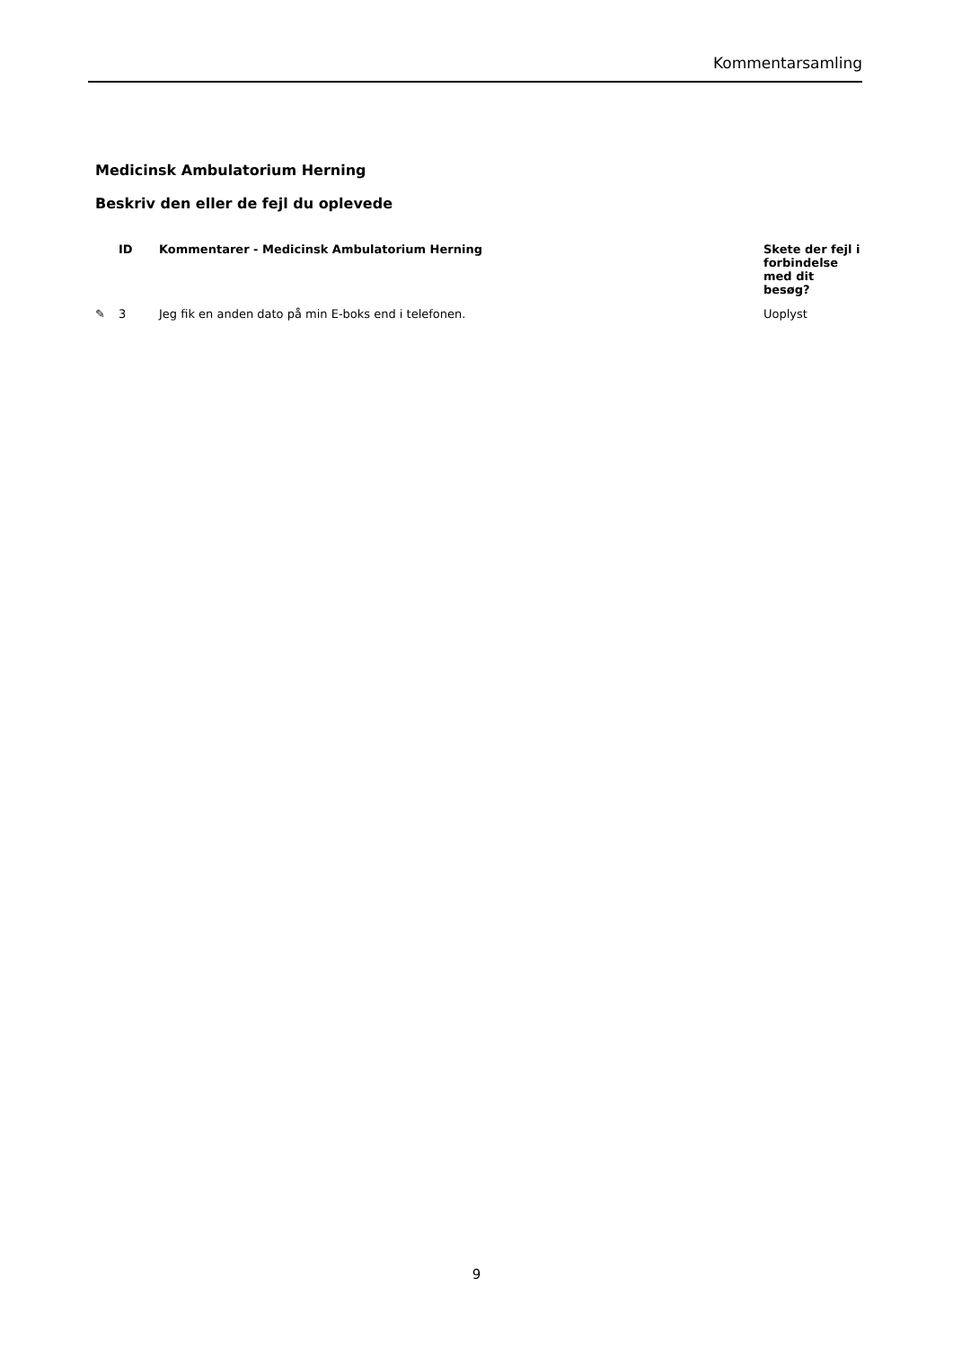Kommentarsamling
Medicinsk Ambulatorium Herning
Beskriv den eller de fejl du oplevede
| | ID | Kommentarer - Medicinsk Ambulatorium Herning | Skete der fejl i forbindelse med dit besøg? |
| --- | --- | --- | --- |
| ✎ | 3 | Jeg fik en anden dato på min E-boks end i telefonen. | Uoplyst |
9